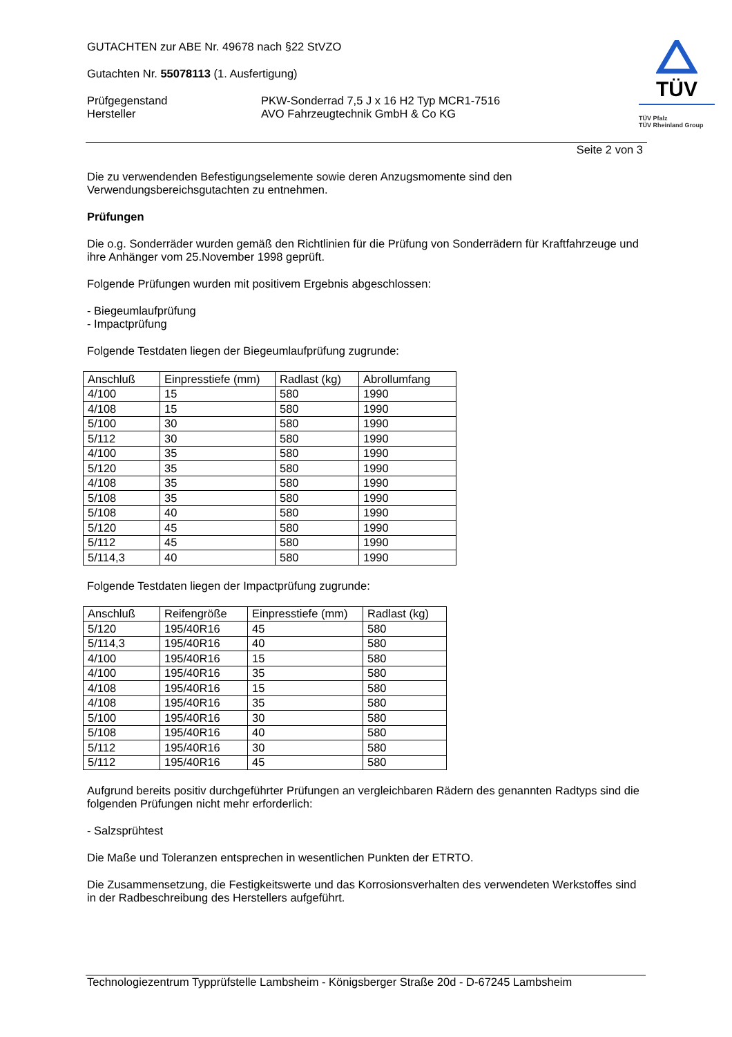GUTACHTEN zur ABE Nr. 49678 nach §22 StVZO
Gutachten Nr. 55078113 (1. Ausfertigung)
Prüfgegenstand
Hersteller
PKW-Sonderrad 7,5 J x 16 H2 Typ MCR1-7516
AVO Fahrzeugtechnik GmbH & Co KG
TÜV
TÜV Pfalz
TÜV Rheinland Group
Seite 2 von 3
Die zu verwendenden Befestigungselemente sowie deren Anzugsmomente sind den Verwendungsbereichsgutachten zu entnehmen.
Prüfungen
Die o.g. Sonderräder wurden gemäß den Richtlinien für die Prüfung von Sonderrädern für Kraftfahrzeuge und ihre Anhänger vom 25.November 1998 geprüft.
Folgende Prüfungen wurden mit positivem Ergebnis abgeschlossen:
- Biegeumlaufprüfung
- Impactprüfung
Folgende Testdaten liegen der Biegeumlaufprüfung zugrunde:
| Anschluß | Einpresstiefe (mm) | Radlast (kg) | Abrollumfang |
| 4/100 | 15 | 580 | 1990 |
| 4/108 | 15 | 580 | 1990 |
| 5/100 | 30 | 580 | 1990 |
| 5/112 | 30 | 580 | 1990 |
| 4/100 | 35 | 580 | 1990 |
| 5/120 | 35 | 580 | 1990 |
| 4/108 | 35 | 580 | 1990 |
| 5/108 | 35 | 580 | 1990 |
| 5/108 | 40 | 580 | 1990 |
| 5/120 | 45 | 580 | 1990 |
| 5/112 | 45 | 580 | 1990 |
| 5/114,3 | 40 | 580 | 1990 |
Folgende Testdaten liegen der Impactprüfung zugrunde:
| Anschluß | Reifengröße | Einpresstiefe (mm) | Radlast (kg) |
| 5/120 | 195/40R16 | 45 | 580 |
| 5/114,3 | 195/40R16 | 40 | 580 |
| 4/100 | 195/40R16 | 15 | 580 |
| 4/100 | 195/40R16 | 35 | 580 |
| 4/108 | 195/40R16 | 15 | 580 |
| 4/108 | 195/40R16 | 35 | 580 |
| 5/100 | 195/40R16 | 30 | 580 |
| 5/108 | 195/40R16 | 40 | 580 |
| 5/112 | 195/40R16 | 30 | 580 |
| 5/112 | 195/40R16 | 45 | 580 |
Aufgrund bereits positiv durchgeführter Prüfungen an vergleichbaren Rädern des genannten Radtyps sind die folgenden Prüfungen nicht mehr erforderlich:
- Salzsprühtest
Die Maße und Toleranzen entsprechen in wesentlichen Punkten der ETRTO.
Die Zusammensetzung, die Festigkeitswerte und das Korrosionsverhalten des verwendeten Werkstoffes sind in der Radbeschreibung des Herstellers aufgeführt.
Technologiezentrum Typprüfstelle Lambsheim - Königsberger Straße 20d - D-67245 Lambsheim